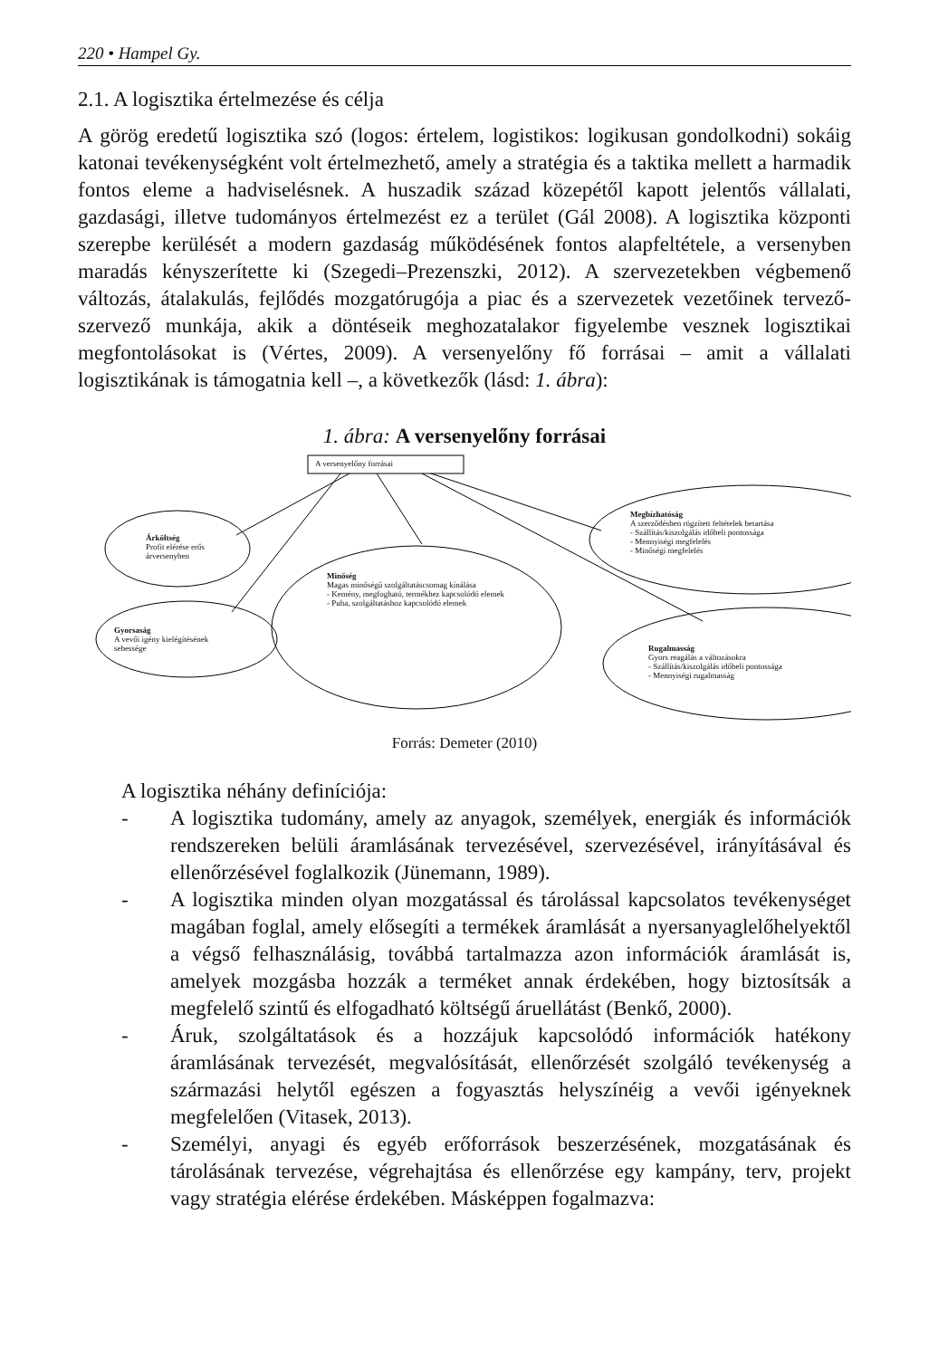220 • Hampel Gy.
2.1. A logisztika értelmezése és célja
A görög eredetű logisztika szó (logos: értelem, logistikos: logikusan gondolkodni) sokáig katonai tevékenységként volt értelmezhető, amely a stratégia és a taktika mellett a harmadik fontos eleme a hadviselésnek. A huszadik század közepétől kapott jelentős vállalati, gazdasági, illetve tudományos értelmezést ez a terület (Gál 2008). A logisztika központi szerepbe kerülését a modern gazdaság működésének fontos alapfeltétele, a versenyben maradás kényszerítette ki (Szegedi–Prezenszki, 2012). A szervezetekben végbemenő változás, átalakulás, fejlődés mozgatórugója a piac és a szervezetek vezetőinek tervező-szervező munkája, akik a döntéseik meghozatalakor figyelembe vesznek logisztikai megfontolásokat is (Vértes, 2009). A versenyelőny fő forrásai – amit a vállalati logisztikának is támogatnia kell –, a következők (lásd: 1. ábra):
1. ábra: A versenyelőny forrásai
A versenyelőny forrásai
Árköltség
Profit elérése erős
árversenyben
Gyorsaság
A vevői igény kielégítésének
sebessége
Minőség
Magas minőségű szolgáltatáscsomag kínálása
- Kemény, megfogható, termékhez kapcsolódó elemek
- Puha, szolgáltatáshoz kapcsolódó elemek
Megbízhatóság
A szerződésben rögzített feltételek betartása
- Szállítás/kiszolgálás időbeli pontossága
- Mennyiségi megfelelés
- Minőségi megfelelés
Rugalmasság
Gyors reagálás a változásokra
- Szállítás/kiszolgálás időbeli pontossága
- Mennyiségi rugalmasság
Forrás: Demeter (2010)
A logisztika néhány definíciója:
- A logisztika tudomány, amely az anyagok, személyek, energiák és információk rendszereken belüli áramlásának tervezésével, szervezésével, irányításával és ellenőrzésével foglalkozik (Jünemann, 1989).
- A logisztika minden olyan mozgatással és tárolással kapcsolatos tevékenységet magában foglal, amely elősegíti a termékek áramlását a nyersanyaglelőhelyektől a végső felhasználásig, továbbá tartalmazza azon információk áramlását is, amelyek mozgásba hozzák a terméket annak érdekében, hogy biztosítsák a megfelelő szintű és elfogadható költségű áruellátást (Benkő, 2000).
- Áruk, szolgáltatások és a hozzájuk kapcsolódó információk hatékony áramlásának tervezését, megvalósítását, ellenőrzését szolgáló tevékenység a származási helytől egészen a fogyasztás helyszínéig a vevői igényeknek megfelelően (Vitasek, 2013).
- Személyi, anyagi és egyéb erőforrások beszerzésének, mozgatásának és tárolásának tervezése, végrehajtása és ellenőrzése egy kampány, terv, projekt vagy stratégia elérése érdekében. Másképpen fogalmazva: